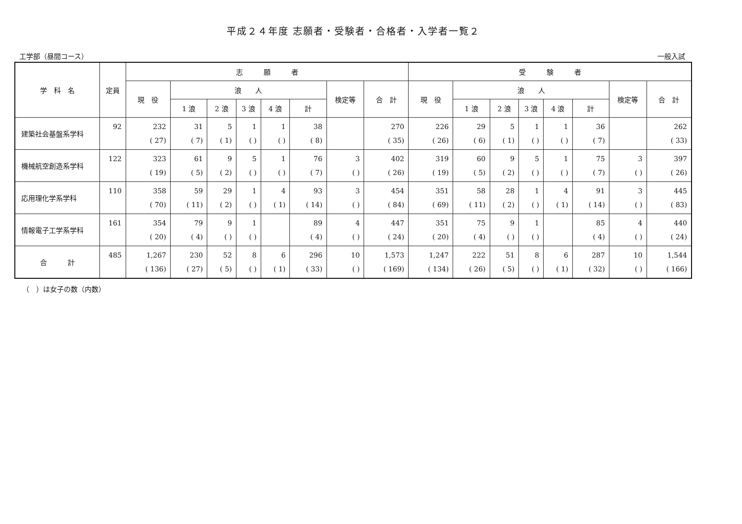平成２４年度 志願者・受験者・合格者・入学者一覧２
工学部（昼間コース） 一般入試
| 学 科 名 | 定員 | 志 願 者 | | | | | | | | 受 験 者 | | | | | | | |
| --- | --- | --- | --- | --- | --- | --- | --- | --- | --- | --- | --- | --- | --- | --- | --- | --- | --- |
| | | 現 役 | 浪 人 | | | | | 検定等 | 合 計 | 現 役 | 浪 人 | | | | | 検定等 | 合 計 |
| | | | 1 浪 | 2 浪 | 3 浪 | 4 浪 | 計 | | | | 1 浪 | 2 浪 | 3 浪 | 4 浪 | 計 | | |
| 建築社会基盤系学科 | 92 | 232 ( 27) | 31 ( 7) | 5 ( 1) | 1 ( ) | 1 ( ) | 38 ( 8) | | 270 ( 35) | 226 ( 26) | 29 ( 6) | 5 ( 1) | 1 ( ) | 1 ( ) | 36 ( 7) | | 262 ( 33) |
| 機械航空創造系学科 | 122 | 323 ( 19) | 61 ( 5) | 9 ( 2) | 5 ( ) | 1 ( ) | 76 ( 7) | 3 ( ) | 402 ( 26) | 319 ( 19) | 60 ( 5) | 9 ( 2) | 5 ( ) | 1 ( ) | 75 ( 7) | 3 ( ) | 397 ( 26) |
| 応用理化学系学科 | 110 | 358 ( 70) | 59 ( 11) | 29 ( 2) | 1 ( ) | 4 ( 1) | 93 ( 14) | 3 ( ) | 454 ( 84) | 351 ( 69) | 58 ( 11) | 28 ( 2) | 1 ( ) | 4 ( 1) | 91 ( 14) | 3 ( ) | 445 ( 83) |
| 情報電子工学系学科 | 161 | 354 ( 20) | 79 ( 4) | 9 ( ) | 1 ( ) | | 89 ( 4) | 4 ( ) | 447 ( 24) | 351 ( 20) | 75 ( 4) | 9 ( ) | 1 ( ) | | 85 ( 4) | 4 ( ) | 440 ( 24) |
| 合 計 | 485 | 1,267 ( 136) | 230 ( 27) | 52 ( 5) | 8 ( ) | 6 ( 1) | 296 ( 33) | 10 ( ) | 1,573 ( 169) | 1,247 ( 134) | 222 ( 26) | 51 ( 5) | 8 ( ) | 6 ( 1) | 287 ( 32) | 10 ( ) | 1,544 ( 166) |
（　）は女子の数（内数）